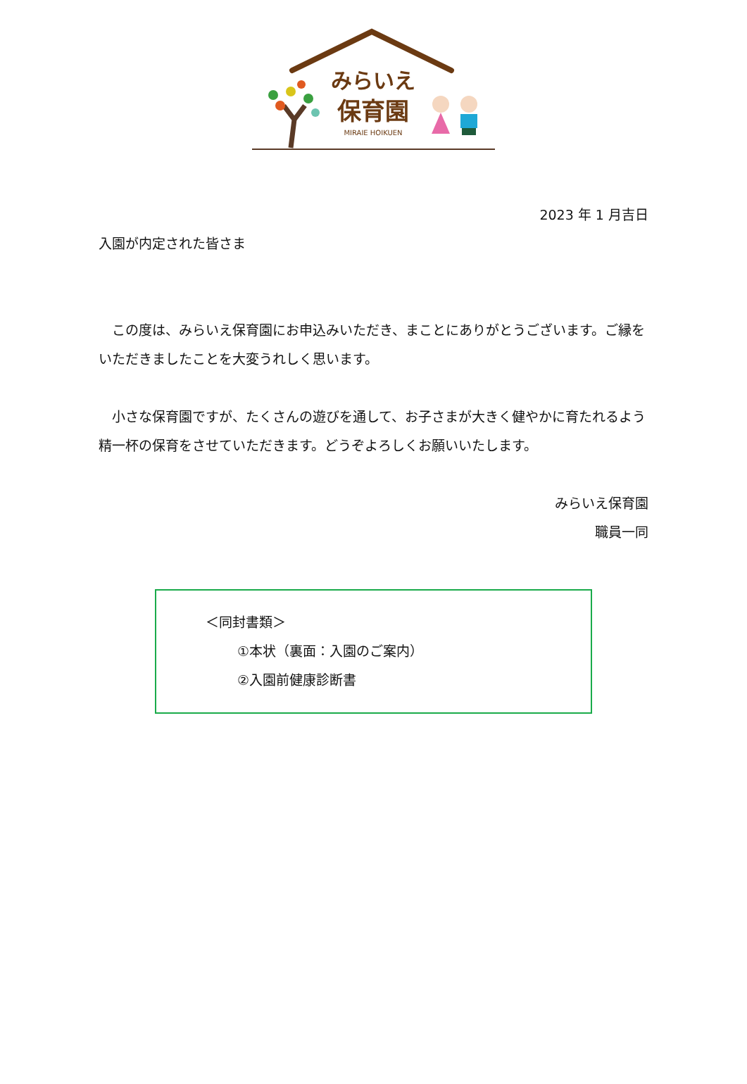みらいえ
保育園
MIRAIE HOIKUEN
2023 年 1 月吉日
入園が内定された皆さま
　この度は、みらいえ保育園にお申込みいただき、まことにありがとうございます。ご縁をいただきましたことを大変うれしく思います。
　小さな保育園ですが、たくさんの遊びを通して、お子さまが大きく健やかに育たれるよう精一杯の保育をさせていただきます。どうぞよろしくお願いいたします。
みらいえ保育園
職員一同
＜同封書類＞
①本状（裏面：入園のご案内）
②入園前健康診断書